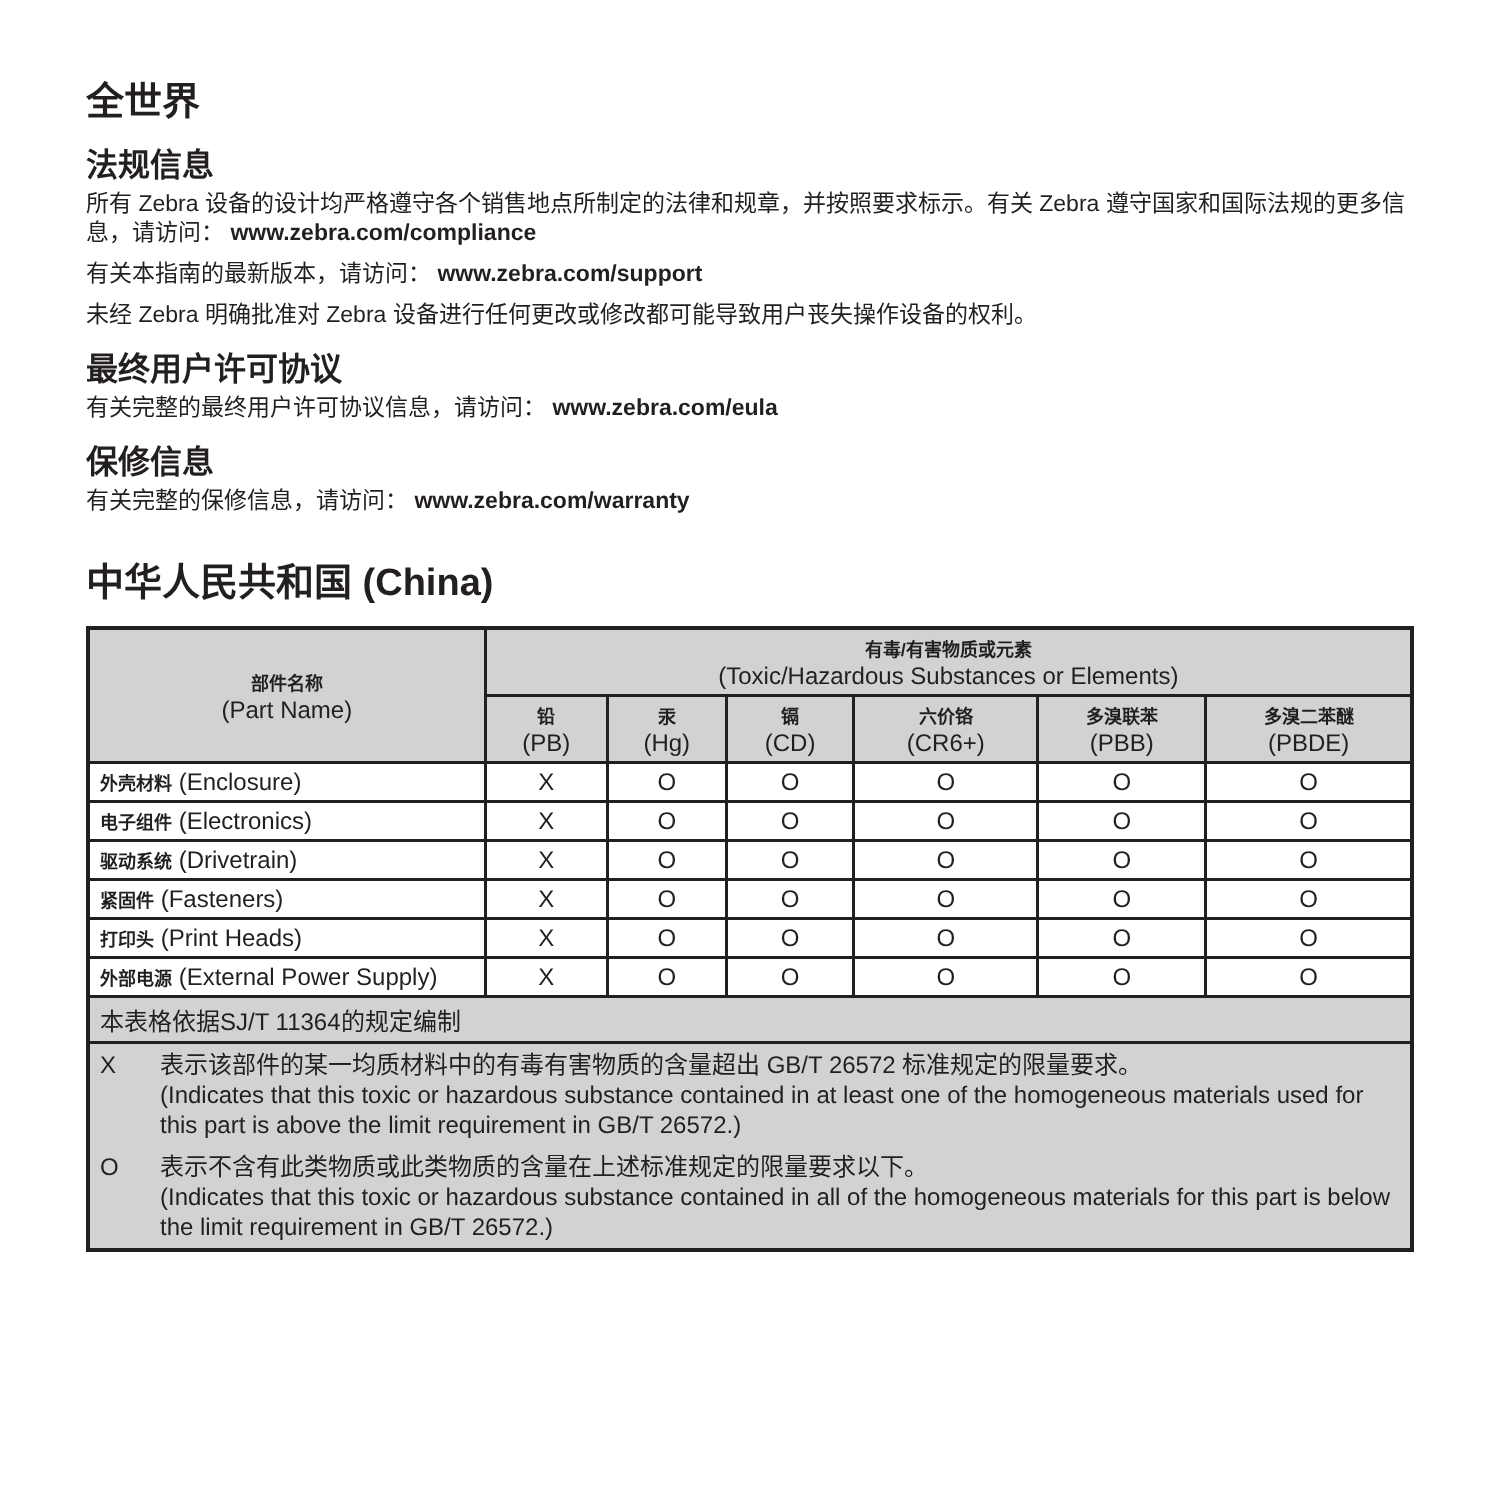全世界
法规信息
所有 Zebra 设备的设计均严格遵守各个销售地点所制定的法律和规章，并按照要求标示。有关 Zebra 遵守国家和国际法规的更多信息，请访问： www.zebra.com/compliance
有关本指南的最新版本，请访问： www.zebra.com/support
未经 Zebra 明确批准对 Zebra 设备进行任何更改或修改都可能导致用户丧失操作设备的权利。
最终用户许可协议
有关完整的最终用户许可协议信息，请访问： www.zebra.com/eula
保修信息
有关完整的保修信息，请访问： www.zebra.com/warranty
中华人民共和国 (China)
| 部件名称 (Part Name) | 有毒/有害物质或元素 (Toxic/Hazardous Substances or Elements) | | | | | |
| --- | --- | --- | --- | --- | --- | --- |
| | 铅 (PB) | 汞 (Hg) | 镉 (CD) | 六价铬 (CR6+) | 多溴联苯 (PBB) | 多溴二苯醚 (PBDE) |
| 外壳材料 (Enclosure) | X | O | O | O | O | O |
| 电子组件 (Electronics) | X | O | O | O | O | O |
| 驱动系统 (Drivetrain) | X | O | O | O | O | O |
| 紧固件 (Fasteners) | X | O | O | O | O | O |
| 打印头 (Print Heads) | X | O | O | O | O | O |
| 外部电源 (External Power Supply) | X | O | O | O | O | O |
| 本表格依据SJ/T 11364的规定编制 | | | | | | |
| / X / 表示该部件的某一均质材料中的有毒有害物质的含量超出 GB/T 26572 标准规定的限量要求。 (Indicates that this toxic or hazardous substance contained in at least one of the homogeneous materials used for this part is above the limit requirement in GB/T 26572.) / / O / 表示不含有此类物质或此类物质的含量在上述标准规定的限量要求以下。 (Indicates that this toxic or hazardous substance contained in all of the homogeneous materials for this part is below the limit requirement in GB/T 26572.) / | | | | | | |